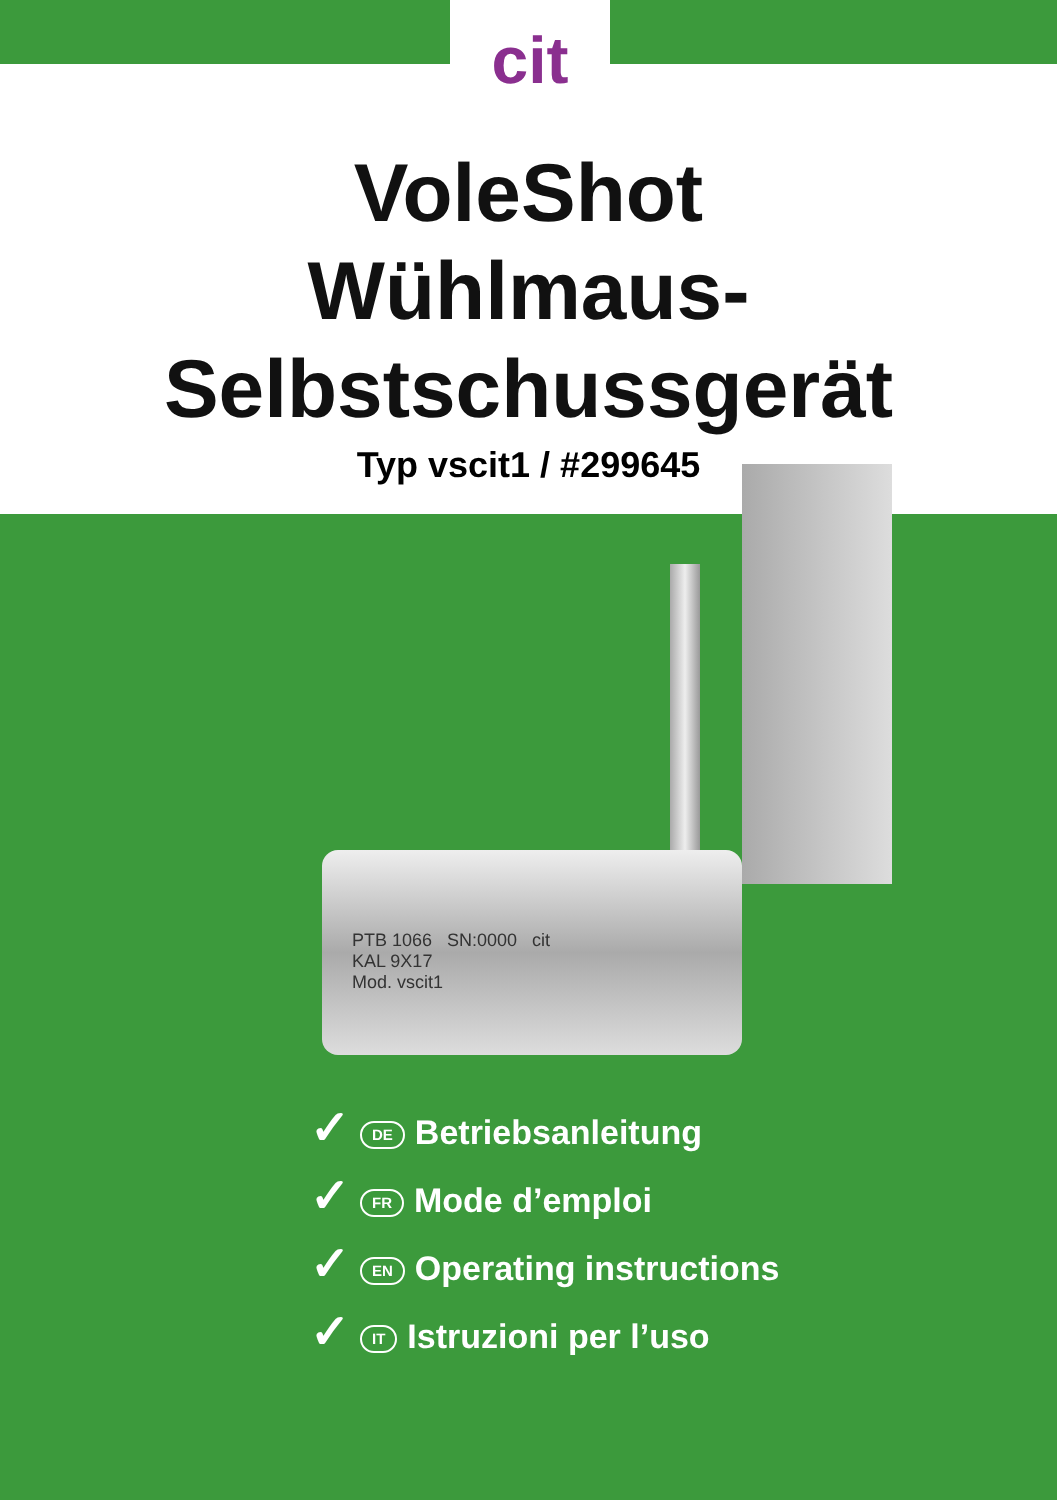cit
VoleShot
Wühlmaus-
Selbstschussgerät
Typ vscit1 / #299645
PTB 1066 SN:0000 cit
KAL 9X17
Mod. vscit1
✓ DE Betriebsanleitung
✓ FR Mode d’emploi
✓ EN Operating instructions
✓ IT Istruzioni per l’uso